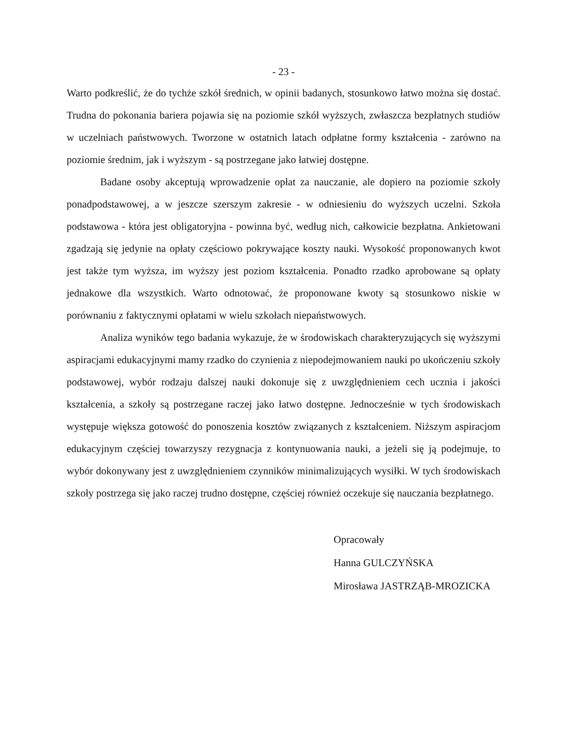- 23 -
Warto podkreślić, że do tychże szkół średnich, w opinii badanych, stosunkowo łatwo można się dostać. Trudna do pokonania bariera pojawia się na poziomie szkół wyższych, zwłaszcza bezpłatnych studiów w uczelniach państwowych. Tworzone w ostatnich latach odpłatne formy kształcenia - zarówno na poziomie średnim, jak i wyższym - są postrzegane jako łatwiej dostępne.
Badane osoby akceptują wprowadzenie opłat za nauczanie, ale dopiero na poziomie szkoły ponadpodstawowej, a w jeszcze szerszym zakresie - w odniesieniu do wyższych uczelni. Szkoła podstawowa - która jest obligatoryjna - powinna być, według nich, całkowicie bezpłatna. Ankietowani zgadzają się jedynie na opłaty częściowo pokrywające koszty nauki. Wysokość proponowanych kwot jest także tym wyższa, im wyższy jest poziom kształcenia. Ponadto rzadko aprobowane są opłaty jednakowe dla wszystkich. Warto odnotować, że proponowane kwoty są stosunkowo niskie w porównaniu z faktycznymi opłatami w wielu szkołach niepaństwowych.
Analiza wyników tego badania wykazuje, że w środowiskach charakteryzujących się wyższymi aspiracjami edukacyjnymi mamy rzadko do czynienia z niepodejmowaniem nauki po ukończeniu szkoły podstawowej, wybór rodzaju dalszej nauki dokonuje się z uwzględnieniem cech ucznia i jakości kształcenia, a szkoły są postrzegane raczej jako łatwo dostępne. Jednocześnie w tych środowiskach występuje większa gotowość do ponoszenia kosztów związanych z kształceniem. Niższym aspiracjom edukacyjnym częściej towarzyszy rezygnacja z kontynuowania nauki, a jeżeli się ją podejmuje, to wybór dokonywany jest z uwzględnieniem czynników minimalizujących wysiłki. W tych środowiskach szkoły postrzega się jako raczej trudno dostępne, częściej również oczekuje się nauczania bezpłatnego.
Opracowały
Hanna GULCZYŃSKA
Mirosława JASTRZĄB-MROZICKA